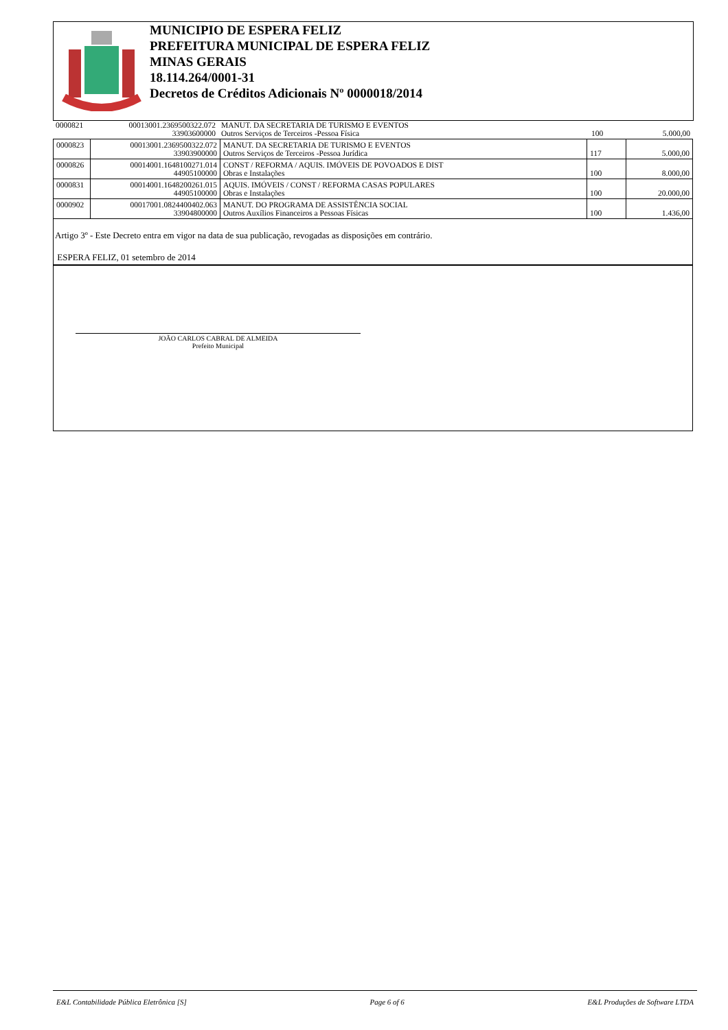MUNICIPIO DE ESPERA FELIZ
PREFEITURA MUNICIPAL DE ESPERA FELIZ
MINAS GERAIS
18.114.264/0001-31
Decretos de Créditos Adicionais Nº 0000018/2014
| 0000821 | 00013001.2369500322.072 33903600000 | MANUT. DA SECRETARIA DE TURISMO E EVENTOS Outros Serviços de Terceiros -Pessoa Física | 100 | 5.000,00 |
| 0000823 | 00013001.2369500322.072 33903900000 | MANUT. DA SECRETARIA DE TURISMO E EVENTOS Outros Serviços de Terceiros -Pessoa Jurídica | 117 | 5.000,00 |
| 0000826 | 00014001.1648100271.014 44905100000 | CONST / REFORMA / AQUIS. IMÓVEIS DE POVOADOS E DIST Obras e Instalações | 100 | 8.000,00 |
| 0000831 | 00014001.1648200261.015 44905100000 | AQUIS. IMÓVEIS / CONST / REFORMA CASAS POPULARES Obras e Instalações | 100 | 20.000,00 |
| 0000902 | 00017001.0824400402.063 33904800000 | MANUT. DO PROGRAMA DE ASSISTÊNCIA SOCIAL Outros Auxílios Financeiros a Pessoas Físicas | 100 | 1.436,00 |
Artigo 3º - Este Decreto entra em vigor na data de sua publicação, revogadas as disposições em contrário.
ESPERA FELIZ, 01 setembro de 2014
JOÃO CARLOS CABRAL DE ALMEIDA
Prefeito Municipal
E&L Contabilidade Pública Eletrônica [S] Page 6 of 6 E&L Produções de Software LTDA